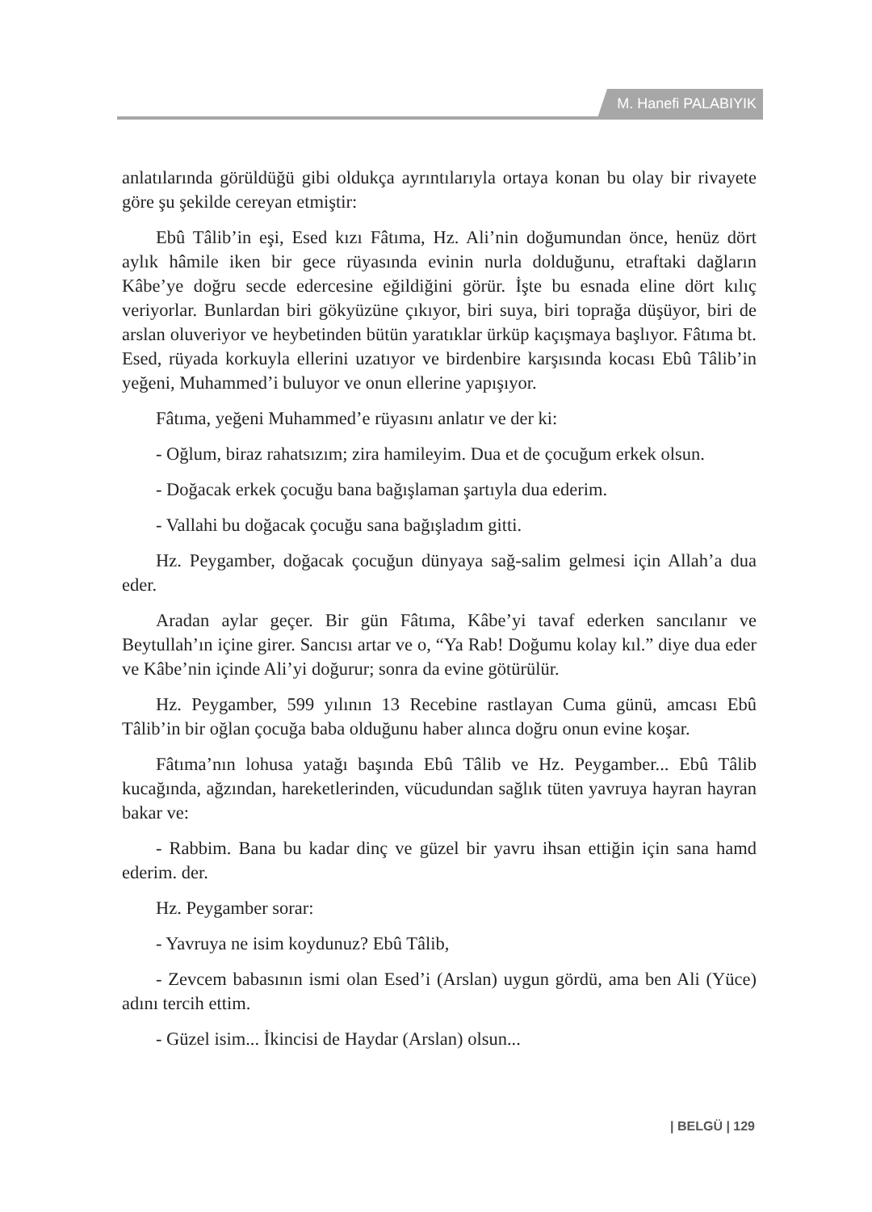M. Hanefi PALABIYIK
anlatılarında görüldüğü gibi oldukça ayrıntılarıyla ortaya konan bu olay bir rivayete göre şu şekilde cereyan etmiştir:
Ebû Tâlib’in eşi, Esed kızı Fâtıma, Hz. Ali’nin doğumundan önce, henüz dört aylık hâmile iken bir gece rüyasında evinin nurla dolduğunu, etraftaki dağların Kâbe’ye doğru secde edercesine eğildiğini görür. İşte bu esnada eline dört kılıç veriyorlar. Bunlardan biri gökyüzüne çıkıyor, biri suya, biri toprağa düşüyor, biri de arslan oluveriyor ve heybetinden bütün yaratıklar ürküp kaçışmaya başlıyor. Fâtıma bt. Esed, rüyada korkuyla ellerini uzatıyor ve birdenbire karşısında kocası Ebû Tâlib’in yeğeni, Muhammed’i buluyor ve onun ellerine yapışıyor.
Fâtıma, yeğeni Muhammed’e rüyasını anlatır ve der ki:
- Oğlum, biraz rahatsızım; zira hamileyim. Dua et de çocuğum erkek olsun.
- Doğacak erkek çocuğu bana bağışlaman şartıyla dua ederim.
- Vallahi bu doğacak çocuğu sana bağışladım gitti.
Hz. Peygamber, doğacak çocuğun dünyaya sağ-salim gelmesi için Allah’a dua eder.
Aradan aylar geçer. Bir gün Fâtıma, Kâbe’yi tavaf ederken sancılanır ve Beytullah’ın içine girer. Sancısı artar ve o, “Ya Rab! Doğumu kolay kıl.” diye dua eder ve Kâbe’nin içinde Ali’yi doğurur; sonra da evine götürülür.
Hz. Peygamber, 599 yılının 13 Recebine rastlayan Cuma günü, amcası Ebû Tâlib’in bir oğlan çocuğa baba olduğunu haber alınca doğru onun evine koşar.
Fâtıma’nın lohusa yatağı başında Ebû Tâlib ve Hz. Peygamber... Ebû Tâlib kucağında, ağzından, hareketlerinden, vücudundan sağlık tüten yavruya hayran hayran bakar ve:
- Rabbim. Bana bu kadar dinç ve güzel bir yavru ihsan ettiğin için sana hamd ederim. der.
Hz. Peygamber sorar:
- Yavruya ne isim koydunuz? Ebû Tâlib,
- Zevcem babasının ismi olan Esed’i (Arslan) uygun gördü, ama ben Ali (Yüce) adını tercih ettim.
- Güzel isim... İkincisi de Haydar (Arslan) olsun...
| BELGÜ | 129